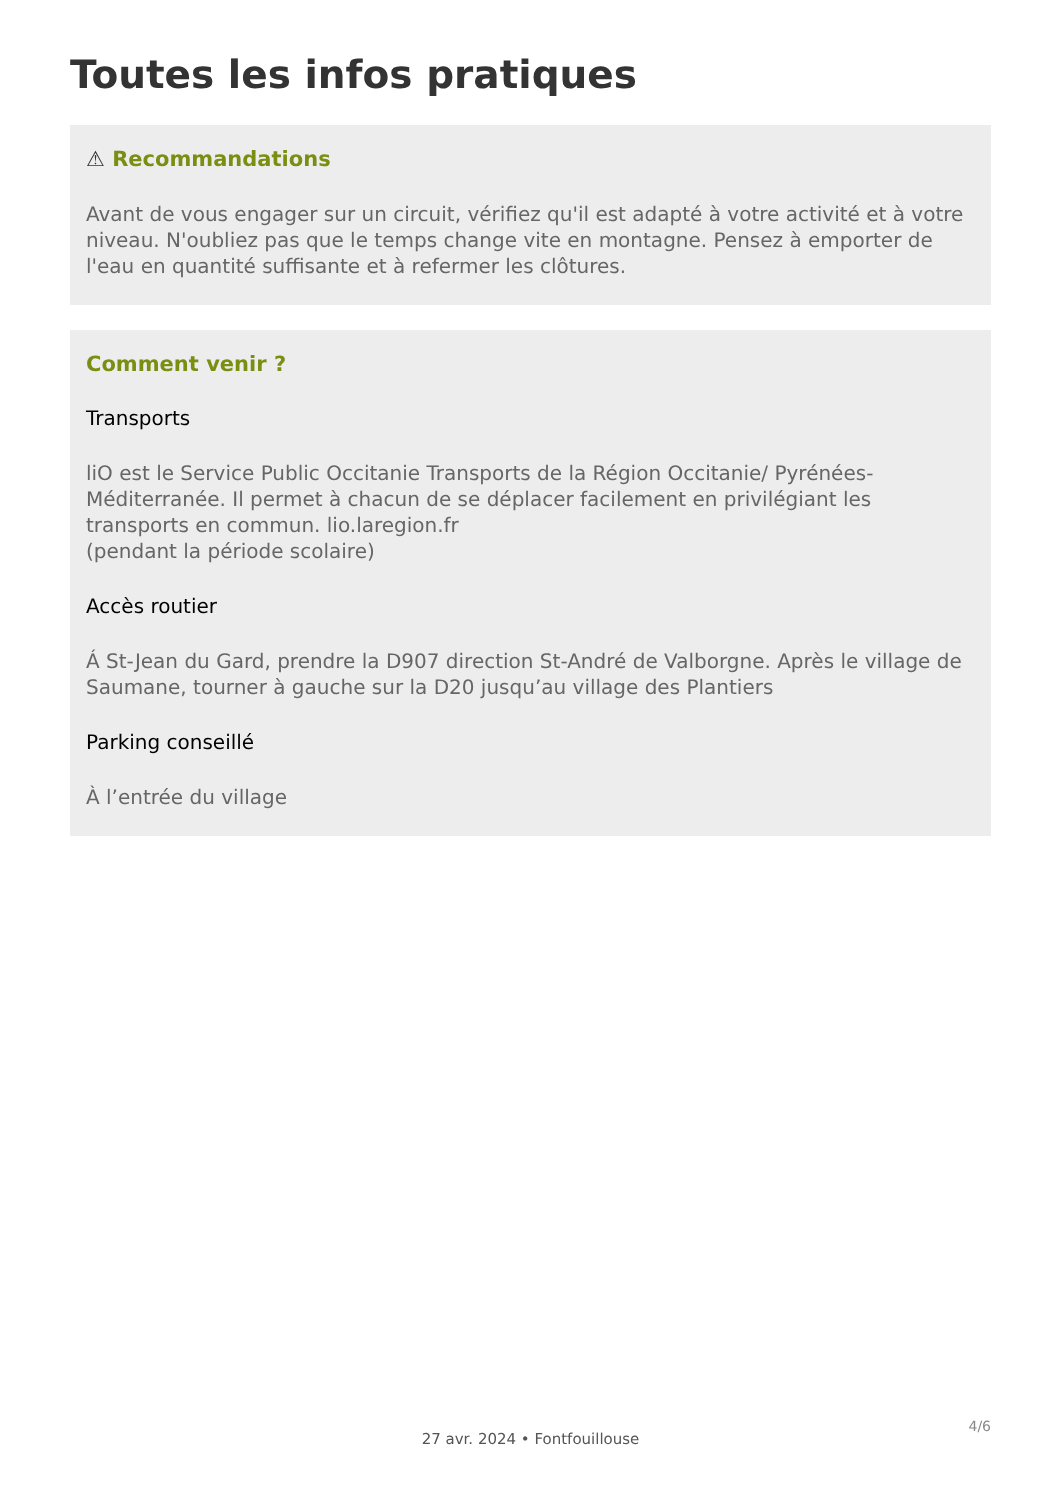Toutes les infos pratiques
⚠ Recommandations
Avant de vous engager sur un circuit, vérifiez qu'il est adapté à votre activité et à votre niveau. N'oubliez pas que le temps change vite en montagne. Pensez à emporter de l'eau en quantité suffisante et à refermer les clôtures.
Comment venir ?
Transports
liO est le Service Public Occitanie Transports de la Région Occitanie/ Pyrénées-Méditerranée. Il permet à chacun de se déplacer facilement en privilégiant les transports en commun. lio.laregion.fr
(pendant la période scolaire)
Accès routier
Á St-Jean du Gard, prendre la D907 direction St-André de Valborgne. Après le village de Saumane, tourner à gauche sur la D20 jusqu’au village des Plantiers
Parking conseillé
À l’entrée du village
4/6
27 avr. 2024 • Fontfouillouse